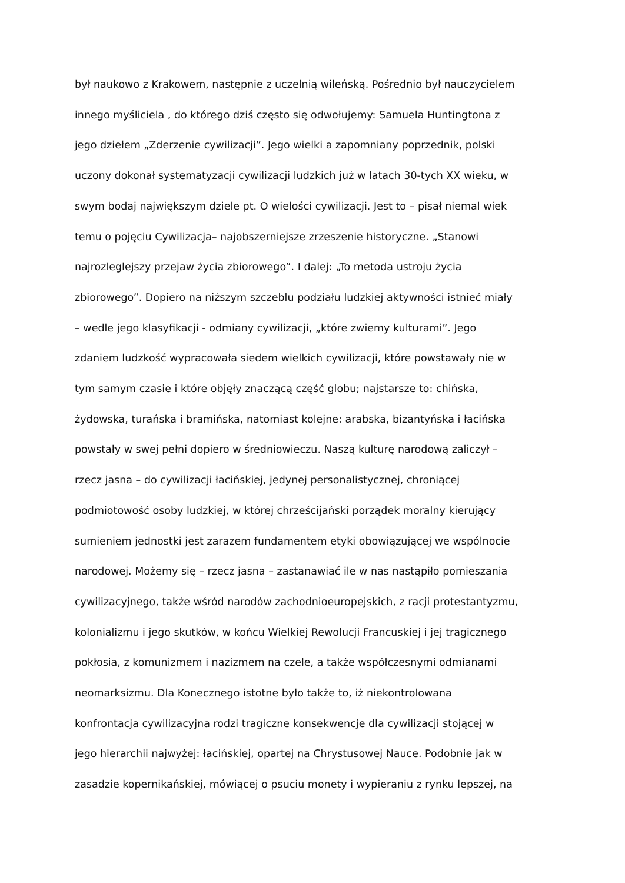był naukowo z Krakowem, następnie z uczelnią wileńską. Pośrednio był nauczycielem
innego myśliciela , do którego dziś często się odwołujemy: Samuela Huntingtona z
jego dziełem „Zderzenie cywilizacji”. Jego wielki a zapomniany poprzednik, polski
uczony dokonał systematyzacji cywilizacji ludzkich już w latach 30-tych XX wieku, w
swym bodaj największym dziele pt. O wielości cywilizacji. Jest to – pisał niemal wiek
temu o pojęciu Cywilizacja– najobszerniejsze zrzeszenie historyczne. „Stanowi
najrozleglejszy przejaw życia zbiorowego”. I dalej: „To metoda ustroju życia
zbiorowego”. Dopiero na niższym szczeblu podziału ludzkiej aktywności istnieć miały
– wedle jego klasyfikacji - odmiany cywilizacji, „które zwiemy kulturami”. Jego
zdaniem ludzkość wypracowała siedem wielkich cywilizacji, które powstawały nie w
tym samym czasie i które objęły znaczącą część globu; najstarsze to: chińska,
żydowska, turańska i bramińska, natomiast kolejne: arabska, bizantyńska i łacińska
powstały w swej pełni dopiero w średniowieczu. Naszą kulturę narodową zaliczył –
rzecz jasna – do cywilizacji łacińskiej, jedynej personalistycznej, chroniącej
podmiotowość osoby ludzkiej, w której chrześcijański porządek moralny kierujący
sumieniem jednostki jest zarazem fundamentem etyki obowiązującej we wspólnocie
narodowej. Możemy się – rzecz jasna – zastanawiać ile w nas nastąpiło pomieszania
cywilizacyjnego, także wśród narodów zachodnioeuropejskich, z racji protestantyzmu,
kolonializmu i jego skutków, w końcu Wielkiej Rewolucji Francuskiej i jej tragicznego
pokłosia, z komunizmem i nazizmem na czele, a także współczesnymi odmianami
neomarksizmu. Dla Konecznego istotne było także to, iż niekontrolowana
konfrontacja cywilizacyjna rodzi tragiczne konsekwencje dla cywilizacji stojącej w
jego hierarchii najwyżej: łacińskiej, opartej na Chrystusowej Nauce. Podobnie jak w
zasadzie kopernikańskiej, mówiącej o psuciu monety i wypieraniu z rynku lepszej, na